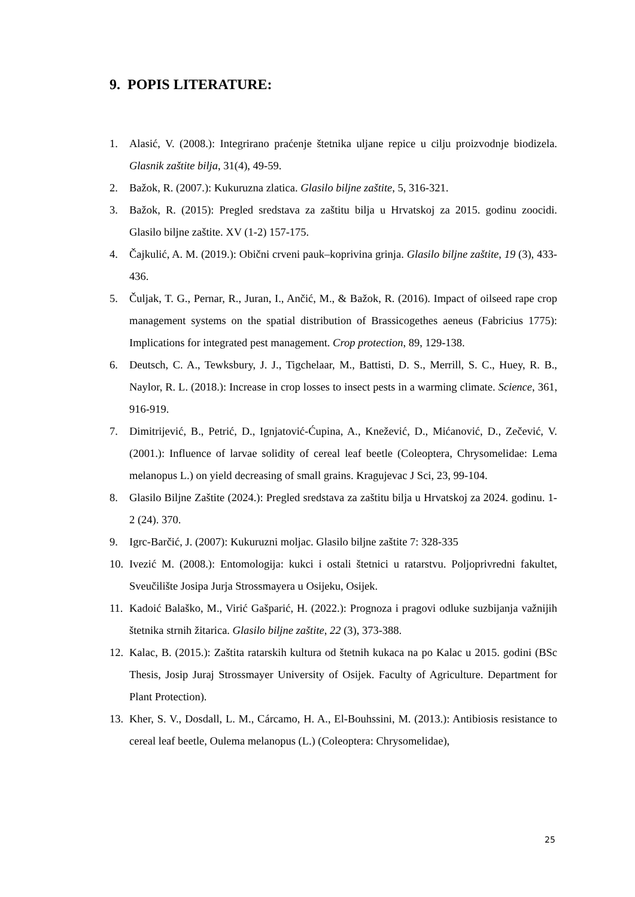9. POPIS LITERATURE:
1. Alasić, V. (2008.): Integrirano praćenje štetnika uljane repice u cilju proizvodnje biodizela. Glasnik zaštite bilja, 31(4), 49-59.
2. Bažok, R. (2007.): Kukuruzna zlatica. Glasilo biljne zaštite, 5, 316-321.
3. Bažok, R. (2015): Pregled sredstava za zaštitu bilja u Hrvatskoj za 2015. godinu zoocidi. Glasilo biljne zaštite. XV (1-2) 157-175.
4. Čajkulić, A. M. (2019.): Obični crveni pauk–koprivina grinja. Glasilo biljne zaštite, 19 (3), 433-436.
5. Čuljak, T. G., Pernar, R., Juran, I., Ančić, M., & Bažok, R. (2016). Impact of oilseed rape crop management systems on the spatial distribution of Brassicogethes aeneus (Fabricius 1775): Implications for integrated pest management. Crop protection, 89, 129-138.
6. Deutsch, C. A., Tewksbury, J. J., Tigchelaar, M., Battisti, D. S., Merrill, S. C., Huey, R. B., Naylor, R. L. (2018.): Increase in crop losses to insect pests in a warming climate. Science, 361, 916-919.
7. Dimitrijević, B., Petrić, D., Ignjatović-Ćupina, A., Knežević, D., Mićanović, D., Zečević, V. (2001.): Influence of larvae solidity of cereal leaf beetle (Coleoptera, Chrysomelidae: Lema melanopus L.) on yield decreasing of small grains. Kragujevac J Sci, 23, 99-104.
8. Glasilo Biljne Zaštite (2024.): Pregled sredstava za zaštitu bilja u Hrvatskoj za 2024. godinu. 1-2 (24). 370.
9. Igrc-Barčić, J. (2007): Kukuruzni moljac. Glasilo biljne zaštite 7: 328-335
10. Ivezić M. (2008.): Entomologija: kukci i ostali štetnici u ratarstvu. Poljoprivredni fakultet, Sveučilište Josipa Jurja Strossmayera u Osijeku, Osijek.
11. Kadoić Balaško, M., Virić Gašparić, H. (2022.): Prognoza i pragovi odluke suzbijanja važnijih štetnika strnih žitarica. Glasilo biljne zaštite, 22 (3), 373-388.
12. Kalac, B. (2015.): Zaštita ratarskih kultura od štetnih kukaca na po Kalac u 2015. godini (BSc Thesis, Josip Juraj Strossmayer University of Osijek. Faculty of Agriculture. Department for Plant Protection).
13. Kher, S. V., Dosdall, L. M., Cárcamo, H. A., El-Bouhssini, M. (2013.): Antibiosis resistance to cereal leaf beetle, Oulema melanopus (L.) (Coleoptera: Chrysomelidae),
25